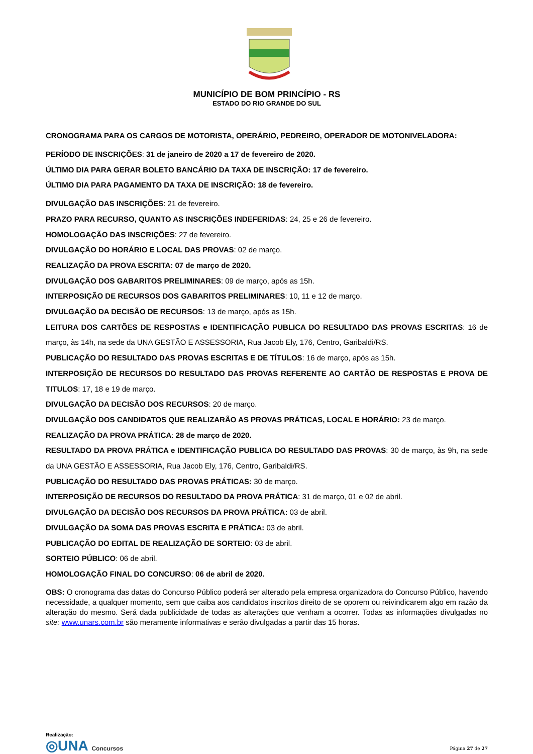MUNICÍPIO DE BOM PRINCÍPIO - RS
ESTADO DO RIO GRANDE DO SUL
CRONOGRAMA PARA OS CARGOS DE MOTORISTA, OPERÁRIO, PEDREIRO, OPERADOR DE MOTONIVELADORA:
PERÍODO DE INSCRIÇÕES: 31 de janeiro de 2020 a 17 de fevereiro de 2020.
ÚLTIMO DIA PARA GERAR BOLETO BANCÁRIO DA TAXA DE INSCRIÇÃO: 17 de fevereiro.
ÚLTIMO DIA PARA PAGAMENTO DA TAXA DE INSCRIÇÃO: 18 de fevereiro.
DIVULGAÇÃO DAS INSCRIÇÕES: 21 de fevereiro.
PRAZO PARA RECURSO, QUANTO AS INSCRIÇÕES INDEFERIDAS: 24, 25 e 26 de fevereiro.
HOMOLOGAÇÃO DAS INSCRIÇÕES: 27 de fevereiro.
DIVULGAÇÃO DO HORÁRIO E LOCAL DAS PROVAS: 02 de março.
REALIZAÇÃO DA PROVA ESCRITA: 07 de março de 2020.
DIVULGAÇÃO DOS GABARITOS PRELIMINARES: 09 de março, após as 15h.
INTERPOSIÇÃO DE RECURSOS DOS GABARITOS PRELIMINARES: 10, 11 e 12 de março.
DIVULGAÇÃO DA DECISÃO DE RECURSOS: 13 de março, após as 15h.
LEITURA DOS CARTÕES DE RESPOSTAS e IDENTIFICAÇÃO PUBLICA DO RESULTADO DAS PROVAS ESCRITAS: 16 de março, às 14h, na sede da UNA GESTÃO E ASSESSORIA, Rua Jacob Ely, 176, Centro, Garibaldi/RS.
PUBLICAÇÃO DO RESULTADO DAS PROVAS ESCRITAS E DE TÍTULOS: 16 de março, após as 15h.
INTERPOSIÇÃO DE RECURSOS DO RESULTADO DAS PROVAS REFERENTE AO CARTÃO DE RESPOSTAS E PROVA DE TITULOS: 17, 18 e 19 de março.
DIVULGAÇÃO DA DECISÃO DOS RECURSOS: 20 de março.
DIVULGAÇÃO DOS CANDIDATOS QUE REALIZARÃO AS PROVAS PRÁTICAS, LOCAL E HORÁRIO: 23 de março.
REALIZAÇÃO DA PROVA PRÁTICA: 28 de março de 2020.
RESULTADO DA PROVA PRÁTICA e IDENTIFICAÇÃO PUBLICA DO RESULTADO DAS PROVAS: 30 de março, às 9h, na sede da UNA GESTÃO E ASSESSORIA, Rua Jacob Ely, 176, Centro, Garibaldi/RS.
PUBLICAÇÃO DO RESULTADO DAS PROVAS PRÁTICAS: 30 de março.
INTERPOSIÇÃO DE RECURSOS DO RESULTADO DA PROVA PRÁTICA: 31 de março, 01 e 02 de abril.
DIVULGAÇÃO DA DECISÃO DOS RECURSOS DA PROVA PRÁTICA: 03 de abril.
DIVULGAÇÃO DA SOMA DAS PROVAS ESCRITA E PRÁTICA: 03 de abril.
PUBLICAÇÃO DO EDITAL DE REALIZAÇÃO DE SORTEIO: 03 de abril.
SORTEIO PÚBLICO: 06 de abril.
HOMOLOGAÇÃO FINAL DO CONCURSO: 06 de abril de 2020.
OBS: O cronograma das datas do Concurso Público poderá ser alterado pela empresa organizadora do Concurso Público, havendo necessidade, a qualquer momento, sem que caiba aos candidatos inscritos direito de se oporem ou reivindicarem algo em razão da alteração do mesmo. Será dada publicidade de todas as alterações que venham a ocorrer. Todas as informações divulgadas no site: www.unars.com.br são meramente informativas e serão divulgadas a partir das 15 horas.
Realização:
◎UNA Concursos
Página 27 de 27